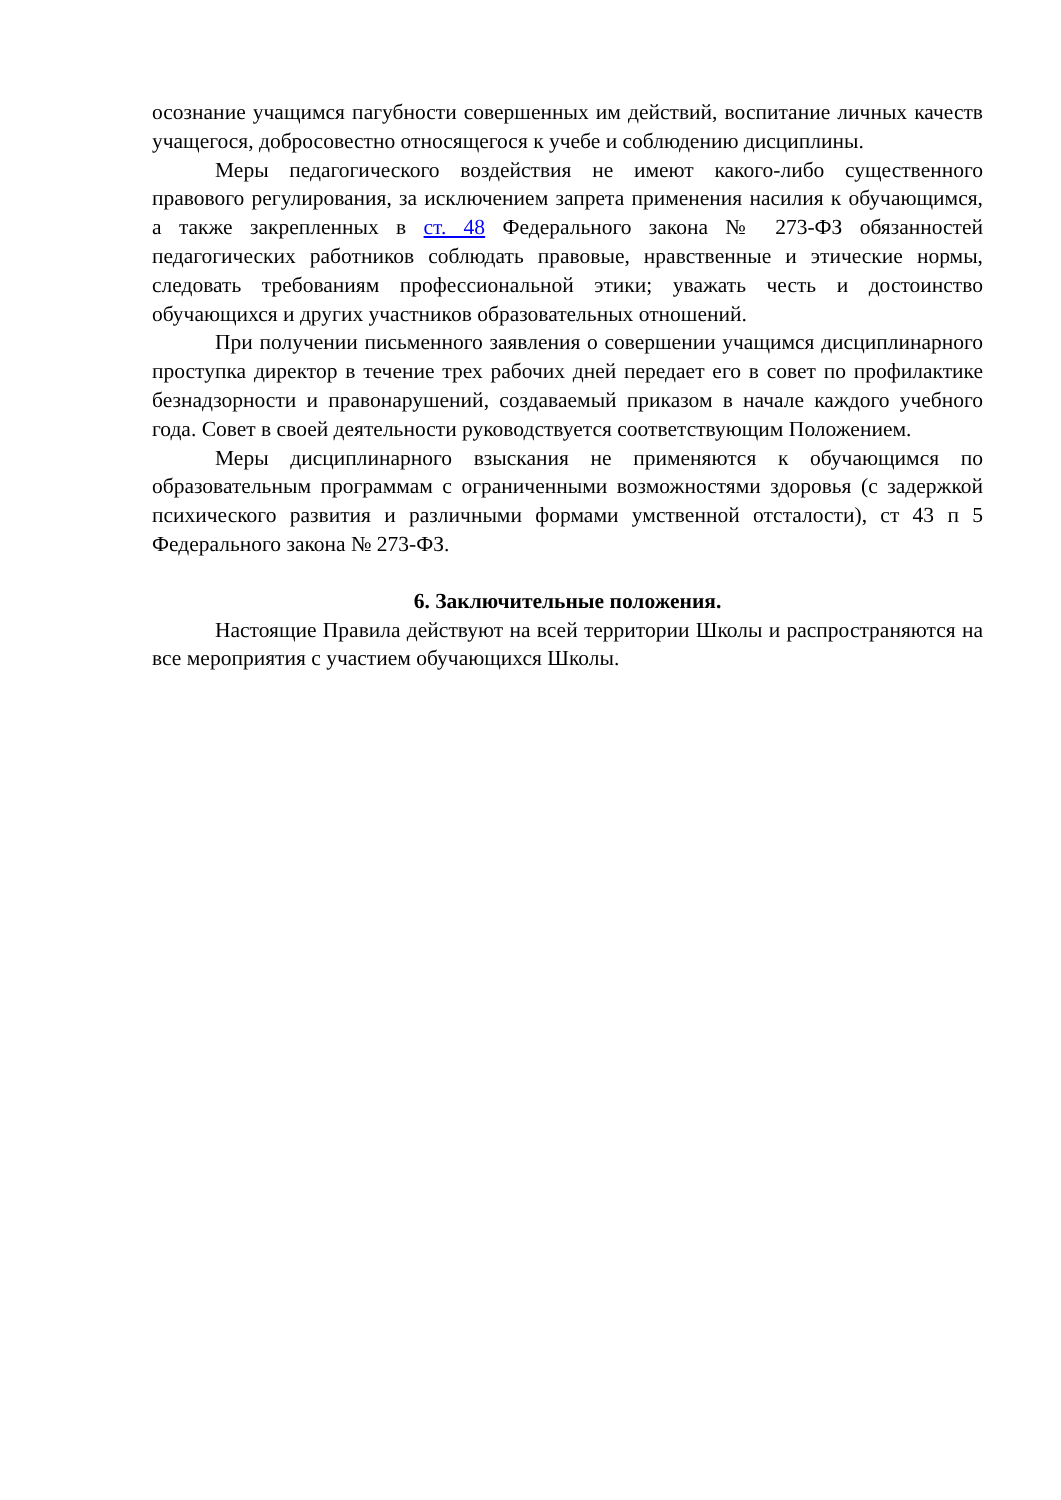осознание учащимся пагубности совершенных им действий, воспитание личных качеств учащегося, добросовестно относящегося к учебе и соблюдению дисциплины.
Меры педагогического воздействия не имеют какого-либо существенного правового регулирования, за исключением запрета применения насилия к обучающимся, а также закрепленных в ст. 48 Федерального закона № 273-ФЗ обязанностей педагогических работников соблюдать правовые, нравственные и этические нормы, следовать требованиям профессиональной этики; уважать честь и достоинство обучающихся и других участников образовательных отношений.
При получении письменного заявления о совершении учащимся дисциплинарного проступка директор в течение трех рабочих дней передает его в совет по профилактике безнадзорности и правонарушений, создаваемый приказом в начале каждого учебного года. Совет в своей деятельности руководствуется соответствующим Положением.
Меры дисциплинарного взыскания не применяются к обучающимся по образовательным программам с ограниченными возможностями здоровья (с задержкой психического развития и различными формами умственной отсталости), ст 43 п 5 Федерального закона № 273-ФЗ.
6. Заключительные положения.
Настоящие Правила действуют на всей территории Школы и распространяются на все мероприятия с участием обучающихся Школы.